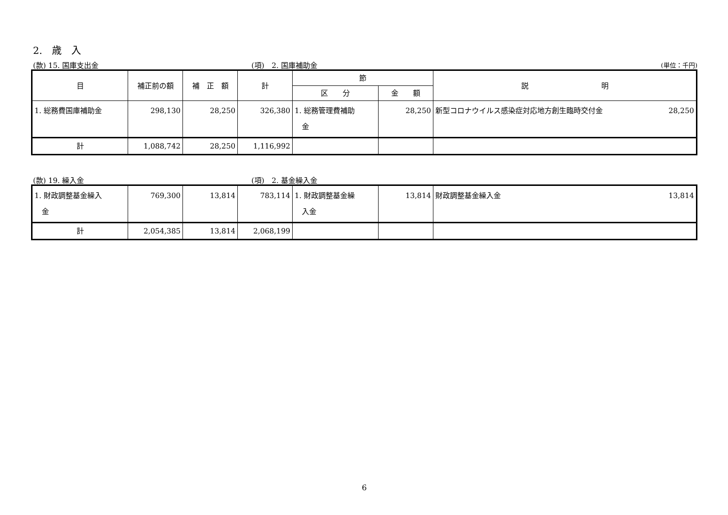2.　歳　入
(款) 15. 国庫支出金 (項)　2. 国庫補助金 (単位：千円)
| 目 | 補正前の額 | 補 正 額 | 計 | 節 | | 説 明 |
| --- | --- | --- | --- | --- | --- | --- |
| | | | | 区 分 | 金 額 | |
| 1. 総務費国庫補助金 | 298,130 | 28,250 | 326,380 | 1. 総務管理費補助 金 | 28,250 | 28,250 新型コロナウイルス感染症対応地方創生臨時交付金 |
| 計 | 1,088,742 | 28,250 | 1,116,992 | | | |
(款) 19. 繰入金 (項)　2. 基金繰入金
| 1. 財政調整基金繰入 金 | 769,300 | 13,814 | 783,114 | 1. 財政調整基金繰 入金 | 13,814 | 13,814 財政調整基金繰入金 |
| 計 | 2,054,385 | 13,814 | 2,068,199 | | | |
6